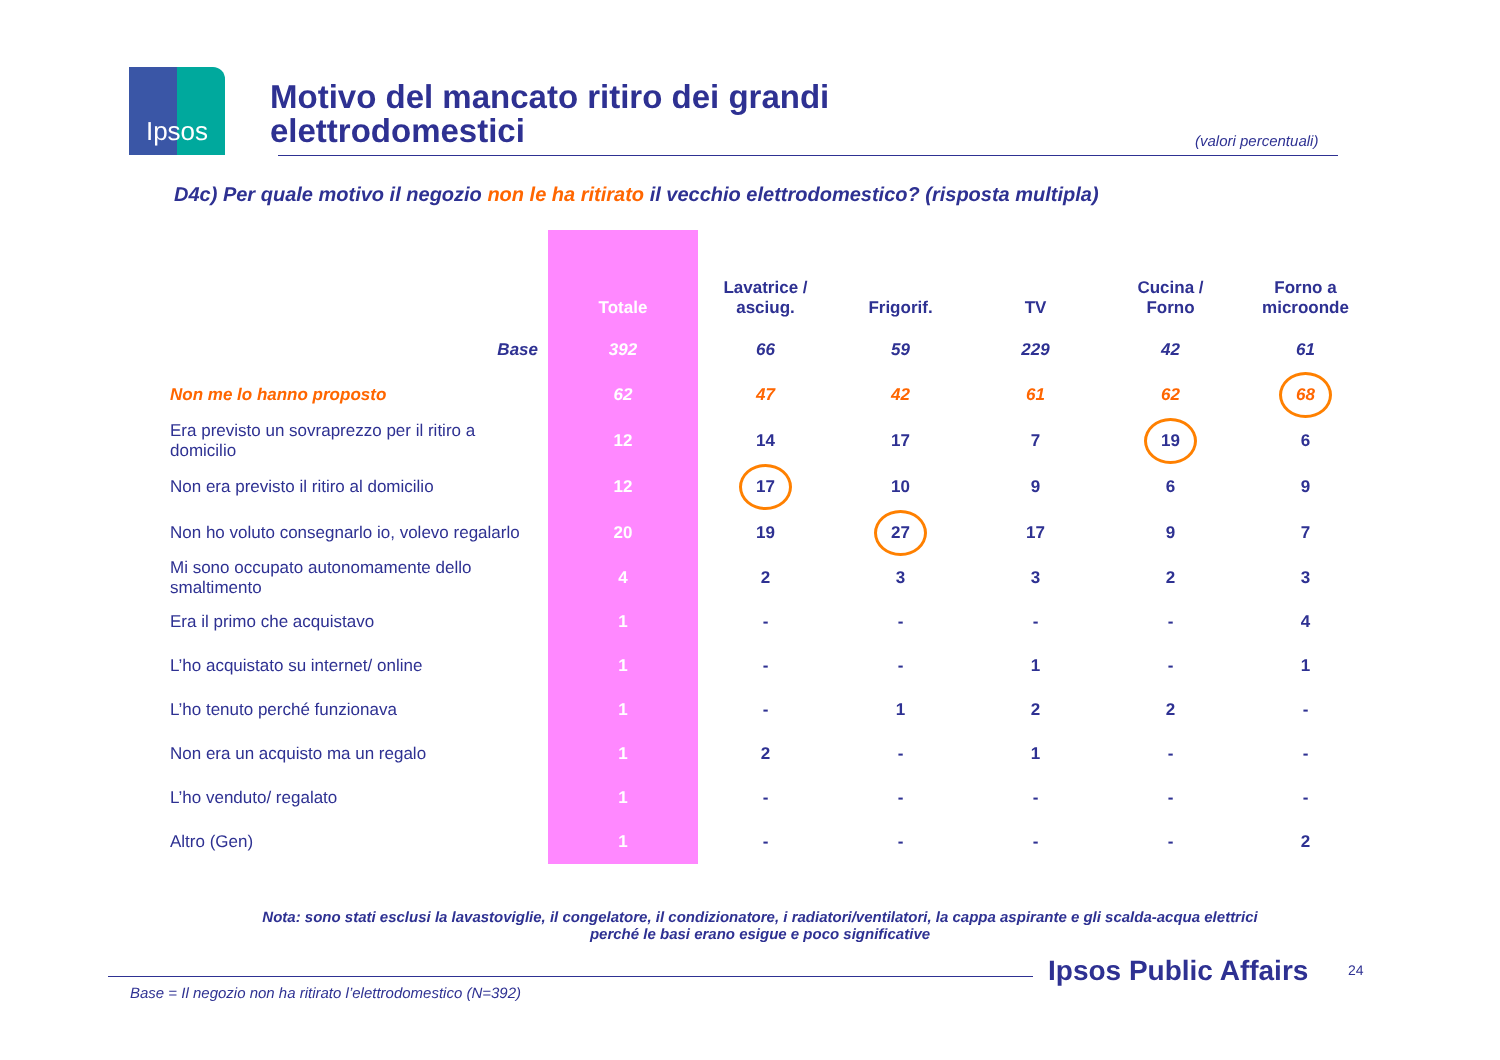Ipsos
Motivo del mancato ritiro dei grandi
elettrodomestici
(valori percentuali)
D4c) Per quale motivo il negozio non le ha ritirato il vecchio elettrodomestico? (risposta multipla)
| | Totale | Lavatrice / asciug. | Frigorif. | TV | Cucina / Forno | Forno a microonde |
| --- | --- | --- | --- | --- | --- | --- |
| Base | 392 | 66 | 59 | 229 | 42 | 61 |
| Non me lo hanno proposto | 62 | 47 | 42 | 61 | 62 | 68 |
| Era previsto un sovraprezzo per il ritiro a domicilio | 12 | 14 | 17 | 7 | 19 | 6 |
| Non era previsto il ritiro al domicilio | 12 | 17 | 10 | 9 | 6 | 9 |
| Non ho voluto consegnarlo io, volevo regalarlo | 20 | 19 | 27 | 17 | 9 | 7 |
| Mi sono occupato autonomamente dello smaltimento | 4 | 2 | 3 | 3 | 2 | 3 |
| Era il primo che acquistavo | 1 | - | - | - | - | 4 |
| L’ho acquistato su internet/ online | 1 | - | - | 1 | - | 1 |
| L’ho tenuto perché funzionava | 1 | - | 1 | 2 | 2 | - |
| Non era un acquisto ma un regalo | 1 | 2 | - | 1 | - | - |
| L’ho venduto/ regalato | 1 | - | - | - | - | - |
| Altro (Gen) | 1 | - | - | - | - | 2 |
Nota: sono stati esclusi la lavastoviglie, il congelatore, il condizionatore, i radiatori/ventilatori, la cappa aspirante e gli scalda-acqua elettrici perché le basi erano esigue e poco significative
Ipsos Public Affairs 24
Base = Il negozio non ha ritirato l’elettrodomestico (N=392)